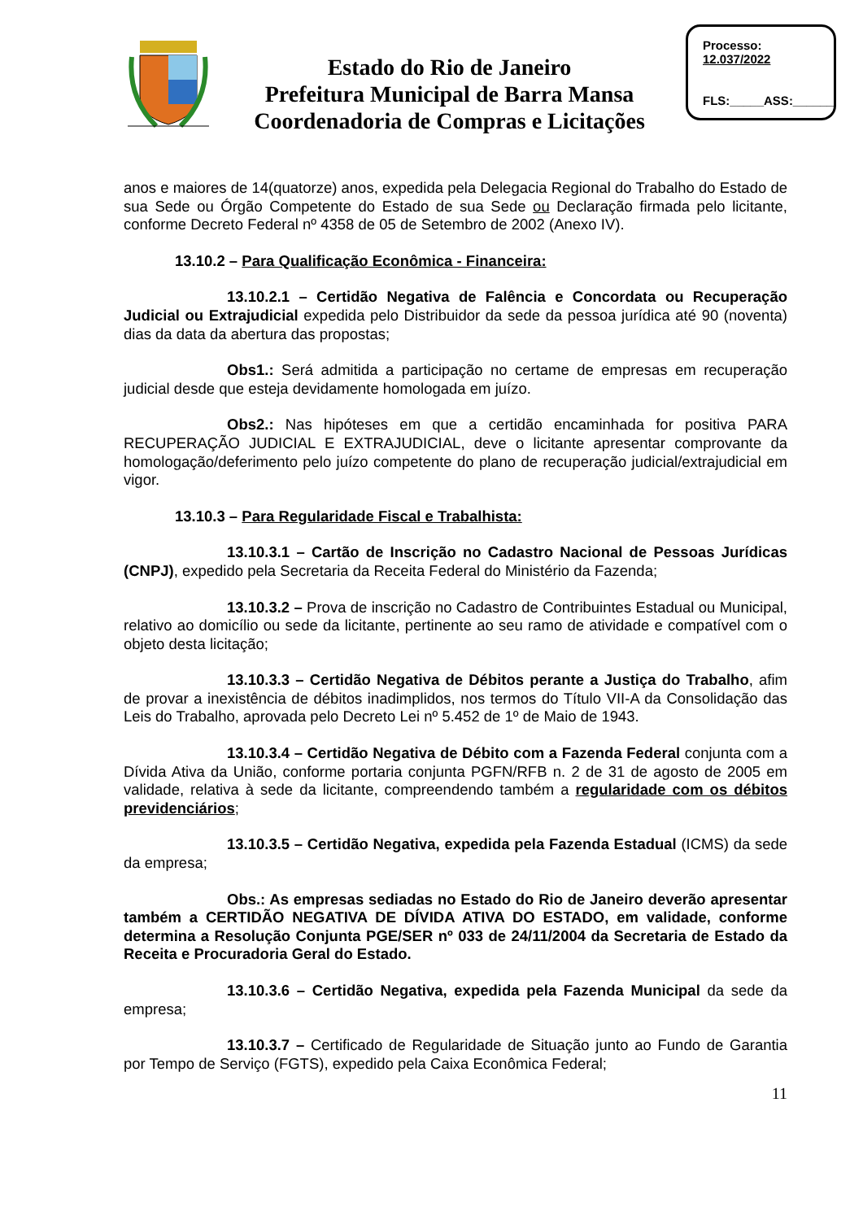Estado do Rio de Janeiro
Prefeitura Municipal de Barra Mansa
Coordenadoria de Compras e Licitações
Processo:
12.037/2022
FLS:_____ASS:______
anos e maiores de 14(quatorze) anos, expedida pela Delegacia Regional do Trabalho do Estado de sua Sede ou Órgão Competente do Estado de sua Sede ou Declaração firmada pelo licitante, conforme Decreto Federal nº 4358 de 05 de Setembro de 2002 (Anexo IV).
13.10.2 – Para Qualificação Econômica - Financeira:
13.10.2.1 – Certidão Negativa de Falência e Concordata ou Recuperação Judicial ou Extrajudicial expedida pelo Distribuidor da sede da pessoa jurídica até 90 (noventa) dias da data da abertura das propostas;
Obs1.: Será admitida a participação no certame de empresas em recuperação judicial desde que esteja devidamente homologada em juízo.
Obs2.: Nas hipóteses em que a certidão encaminhada for positiva PARA RECUPERAÇÃO JUDICIAL E EXTRAJUDICIAL, deve o licitante apresentar comprovante da homologação/deferimento pelo juízo competente do plano de recuperação judicial/extrajudicial em vigor.
13.10.3 – Para Regularidade Fiscal e Trabalhista:
13.10.3.1 – Cartão de Inscrição no Cadastro Nacional de Pessoas Jurídicas (CNPJ), expedido pela Secretaria da Receita Federal do Ministério da Fazenda;
13.10.3.2 – Prova de inscrição no Cadastro de Contribuintes Estadual ou Municipal, relativo ao domicílio ou sede da licitante, pertinente ao seu ramo de atividade e compatível com o objeto desta licitação;
13.10.3.3 – Certidão Negativa de Débitos perante a Justiça do Trabalho, afim de provar a inexistência de débitos inadimplidos, nos termos do Título VII-A da Consolidação das Leis do Trabalho, aprovada pelo Decreto Lei nº 5.452 de 1º de Maio de 1943.
13.10.3.4 – Certidão Negativa de Débito com a Fazenda Federal conjunta com a Dívida Ativa da União, conforme portaria conjunta PGFN/RFB n. 2 de 31 de agosto de 2005 em validade, relativa à sede da licitante, compreendendo também a regularidade com os débitos previdenciários;
13.10.3.5 – Certidão Negativa, expedida pela Fazenda Estadual (ICMS) da sede da empresa;
Obs.: As empresas sediadas no Estado do Rio de Janeiro deverão apresentar também a CERTIDÃO NEGATIVA DE DÍVIDA ATIVA DO ESTADO, em validade, conforme determina a Resolução Conjunta PGE/SER nº 033 de 24/11/2004 da Secretaria de Estado da Receita e Procuradoria Geral do Estado.
13.10.3.6 – Certidão Negativa, expedida pela Fazenda Municipal da sede da empresa;
13.10.3.7 – Certificado de Regularidade de Situação junto ao Fundo de Garantia por Tempo de Serviço (FGTS), expedido pela Caixa Econômica Federal;
11